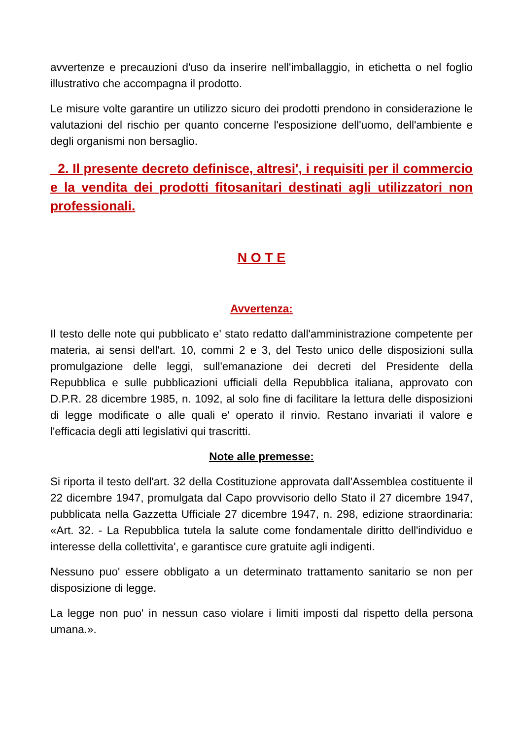avvertenze e precauzioni d'uso da inserire nell'imballaggio, in etichetta o nel foglio illustrativo che accompagna il prodotto.
Le misure volte garantire un utilizzo sicuro dei prodotti prendono in considerazione le valutazioni del rischio per quanto concerne l'esposizione dell'uomo, dell'ambiente e degli organismi non bersaglio.
2. Il presente decreto definisce, altresi', i requisiti per il commercio e la vendita dei prodotti fitosanitari destinati agli utilizzatori non professionali.
N O T E
Avvertenza:
Il testo delle note qui pubblicato e' stato redatto dall'amministrazione competente per materia, ai sensi dell'art. 10, commi 2 e 3, del Testo unico delle disposizioni sulla promulgazione delle leggi, sull'emanazione dei decreti del Presidente della Repubblica e sulle pubblicazioni ufficiali della Repubblica italiana, approvato con D.P.R. 28 dicembre 1985, n. 1092, al solo fine di facilitare la lettura delle disposizioni di legge modificate o alle quali e' operato il rinvio. Restano invariati il valore e l'efficacia degli atti legislativi qui trascritti.
Note alle premesse:
Si riporta il testo dell'art. 32 della Costituzione approvata dall'Assemblea costituente il 22 dicembre 1947, promulgata dal Capo provvisorio dello Stato il 27 dicembre 1947, pubblicata nella Gazzetta Ufficiale 27 dicembre 1947, n. 298, edizione straordinaria: «Art. 32. - La Repubblica tutela la salute come fondamentale diritto dell'individuo e interesse della collettivita', e garantisce cure gratuite agli indigenti.
Nessuno puo' essere obbligato a un determinato trattamento sanitario se non per disposizione di legge.
La legge non puo' in nessun caso violare i limiti imposti dal rispetto della persona umana.».